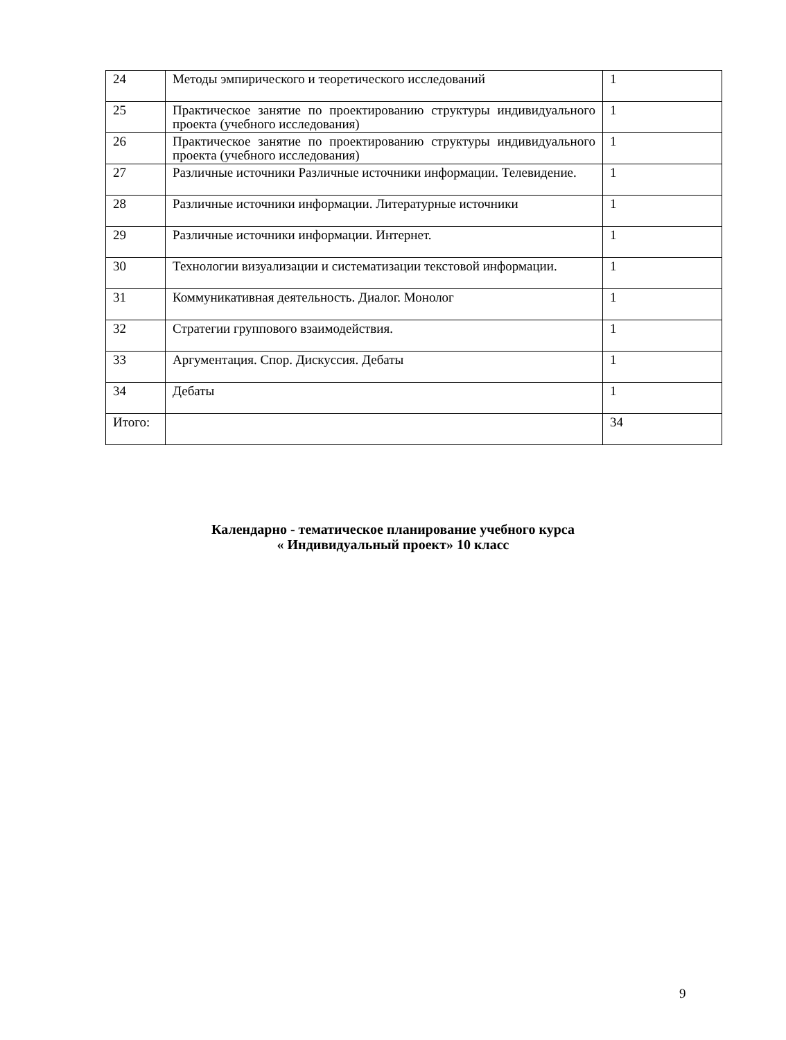| 24 | Методы эмпирического и теоретического исследований | 1 |
| 25 | Практическое занятие по проектированию структуры индивидуального проекта (учебного исследования) | 1 |
| 26 | Практическое занятие по проектированию структуры индивидуального проекта (учебного исследования) | 1 |
| 27 | Различные источники Различные источники информации. Телевидение. | 1 |
| 28 | Различные источники информации. Литературные источники | 1 |
| 29 | Различные источники информации. Интернет. | 1 |
| 30 | Технологии визуализации и систематизации текстовой информации. | 1 |
| 31 | Коммуникативная деятельность. Диалог. Монолог | 1 |
| 32 | Стратегии группового взаимодействия. | 1 |
| 33 | Аргументация. Спор. Дискуссия. Дебаты | 1 |
| 34 | Дебаты | 1 |
| Итого: | | 34 |
Календарно - тематическое планирование учебного курса
« Индивидуальный проект» 10 класс
9